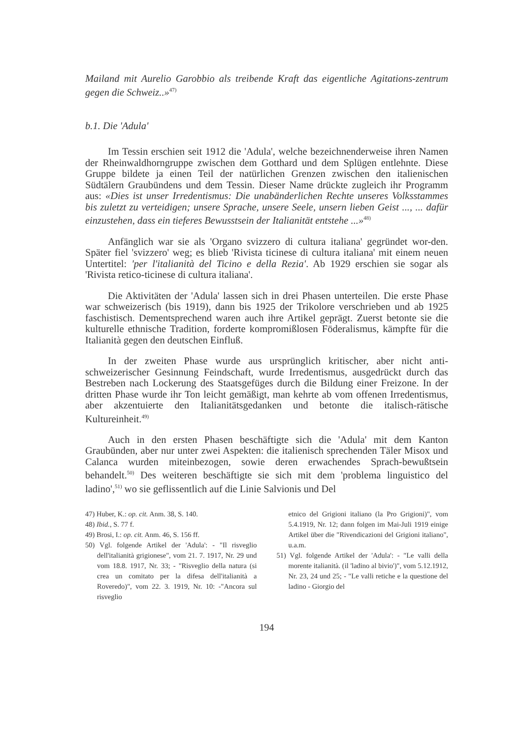Mailand mit Aurelio Garobbio als treibende Kraft das eigentliche Agitations-zentrum gegen die Schweiz..»<sup>47)</sup>
b.1. Die 'Adula'
Im Tessin erschien seit 1912 die 'Adula', welche bezeichnenderweise ihren Namen der Rheinwaldhorngruppe zwischen dem Gotthard und dem Splügen entlehnte. Diese Gruppe bildete ja einen Teil der natürlichen Grenzen zwischen den italienischen Südtälern Graubündens und dem Tessin. Dieser Name drückte zugleich ihr Programm aus: «Dies ist unser Irredentismus: Die unabänderlichen Rechte unseres Volksstammes bis zuletzt zu verteidigen; unsere Sprache, unsere Seele, unsern lieben Geist ..., ... dafür einzustehen, dass ein tieferes Bewusstsein der Italianität entstehe ...»<sup>48)</sup>
Anfänglich war sie als 'Organo svizzero di cultura italiana' gegründet wor-den. Später fiel 'svizzero' weg; es blieb 'Rivista ticinese di cultura italiana' mit einem neuen Untertitel: 'per l'italianità del Ticino e della Rezia'. Ab 1929 erschien sie sogar als 'Rivista retico-ticinese di cultura italiana'.
Die Aktivitäten der 'Adula' lassen sich in drei Phasen unterteilen. Die erste Phase war schweizerisch (bis 1919), dann bis 1925 der Trikolore verschrieben und ab 1925 faschistisch. Dementsprechend waren auch ihre Artikel geprägt. Zuerst betonte sie die kulturelle ethnische Tradition, forderte kompromißlosen Föderalismus, kämpfte für die Italianità gegen den deutschen Einfluß.
In der zweiten Phase wurde aus ursprünglich kritischer, aber nicht anti-schweizerischer Gesinnung Feindschaft, wurde Irredentismus, ausgedrückt durch das Bestreben nach Lockerung des Staatsgefüges durch die Bildung einer Freizone. In der dritten Phase wurde ihr Ton leicht gemäßigt, man kehrte ab vom offenen Irredentismus, aber akzentuierte den Italianitätsgedanken und betonte die italisch-rätische Kultureinheit.<sup>49)</sup>
Auch in den ersten Phasen beschäftigte sich die 'Adula' mit dem Kanton Graubünden, aber nur unter zwei Aspekten: die italienisch sprechenden Täler Misox und Calanca wurden miteinbezogen, sowie deren erwachendes Sprach-bewußtsein behandelt.<sup>50)</sup> Des weiteren beschäftigte sie sich mit dem 'problema linguistico del ladino',<sup>51)</sup> wo sie geflissentlich auf die Linie Salvionis und Del
47) Huber, K.: op. cit. Anm. 38, S. 140.
48) Ibid., S. 77 f.
49) Brosi, I.: op. cit. Anm. 46, S. 156 ff.
50) Vgl. folgende Artikel der 'Adula': - "Il risveglio dell'italianità grigionese", vom 21. 7. 1917, Nr. 29 und vom 18.8. 1917, Nr. 33; - "Risveglio della natura (si crea un comitato per la difesa dell'italianità a Roveredo)", vom 22. 3. 1919, Nr. 10: -"Ancora sul risveglio
etnico del Grigioni italiano (la Pro Grigioni)", vom 5.4.1919, Nr. 12; dann folgen im Mai-Juli 1919 einige Artikel über die "Rivendicazioni del Grigioni italiano", u.a.m.
51) Vgl. folgende Artikel der 'Adula': - "Le valli della morente italianità. (il 'ladino al bivio')", vom 5.12.1912, Nr. 23, 24 und 25; - "Le valli retiche e la questione del ladino - Giorgio del
194